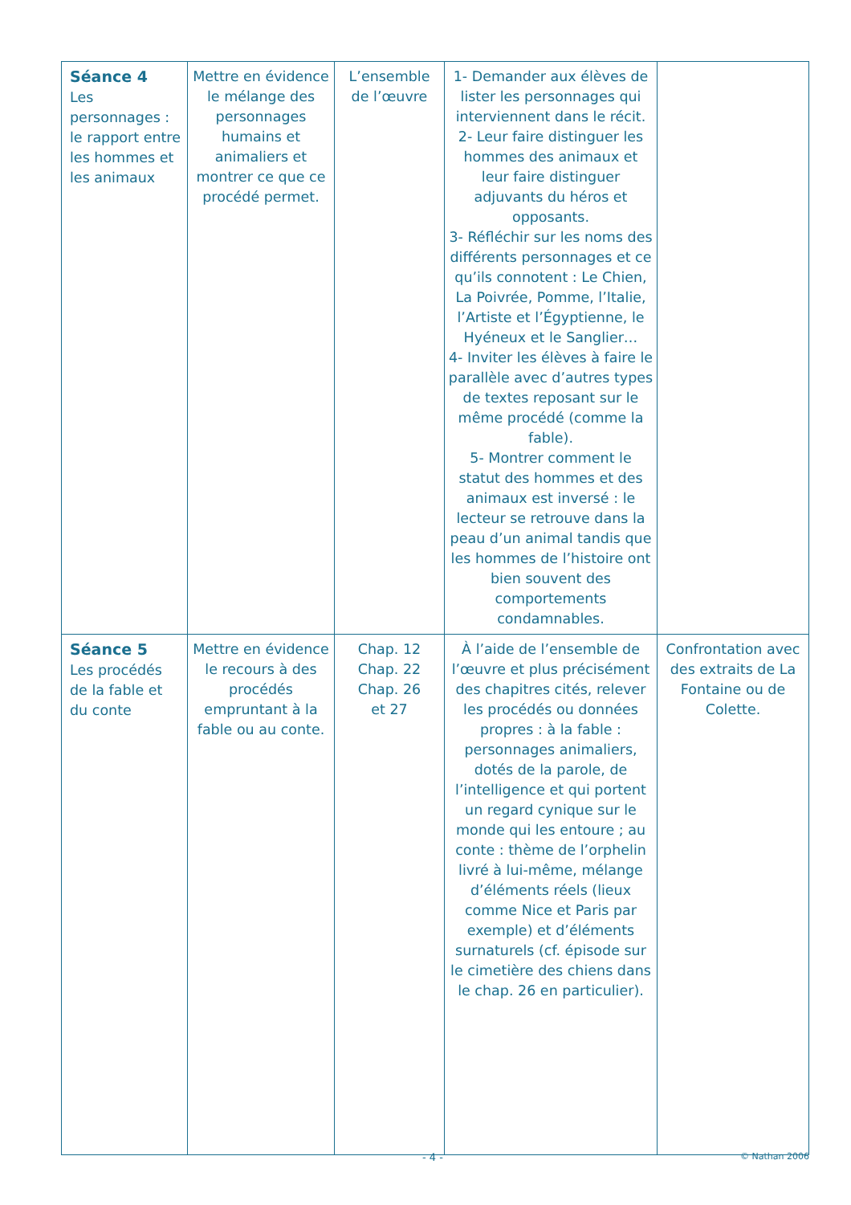| Séance 4 Les personnages : le rapport entre les hommes et les animaux | Mettre en évidence le mélange des personnages humains et animaliers et montrer ce que ce procédé permet. | L’ensemble de l’œuvre | 1- Demander aux élèves de lister les personnages qui interviennent dans le récit. 2- Leur faire distinguer les hommes des animaux et leur faire distinguer adjuvants du héros et opposants. 3- Réfléchir sur les noms des différents personnages et ce qu’ils connotent : Le Chien, La Poivrée, Pomme, l’Italie, l’Artiste et l’Égyptienne, le Hyéneux et le Sanglier… 4- Inviter les élèves à faire le parallèle avec d’autres types de textes reposant sur le même procédé (comme la fable). 5- Montrer comment le statut des hommes et des animaux est inversé : le lecteur se retrouve dans la peau d’un animal tandis que les hommes de l’histoire ont bien souvent des comportements condamnables. | |
| Séance 5 Les procédés de la fable et du conte | Mettre en évidence le recours à des procédés empruntant à la fable ou au conte. | Chap. 12 Chap. 22 Chap. 26 et 27 | À l’aide de l’ensemble de l’œuvre et plus précisément des chapitres cités, relever les procédés ou données propres : à la fable : personnages animaliers, dotés de la parole, de l’intelligence et qui portent un regard cynique sur le monde qui les entoure ; au conte : thème de l’orphelin livré à lui-même, mélange d’éléments réels (lieux comme Nice et Paris par exemple) et d’éléments surnaturels (cf. épisode sur le cimetière des chiens dans le chap. 26 en particulier). | Confrontation avec des extraits de La Fontaine ou de Colette. |
- 4 - © Nathan 2006